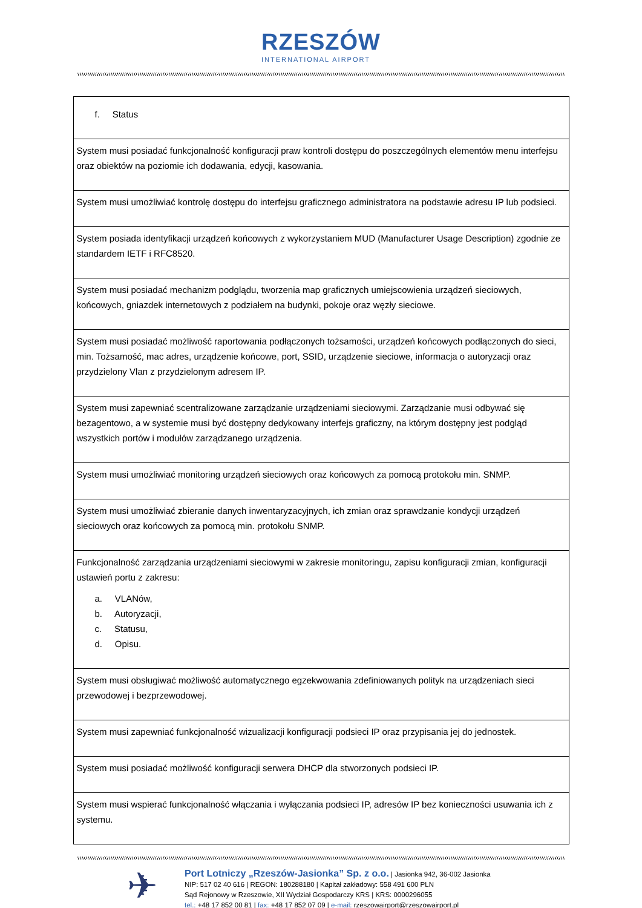RZESZÓW INTERNATIONAL AIRPORT
| f. Status |
| System musi posiadać funkcjonalność konfiguracji praw kontroli dostępu do poszczególnych elementów menu interfejsu oraz obiektów na poziomie ich dodawania, edycji, kasowania. |
| System musi umożliwiać kontrolę dostępu do interfejsu graficznego administratora na podstawie adresu IP lub podsieci. |
| System posiada identyfikacji urządzeń końcowych z wykorzystaniem MUD (Manufacturer Usage Description) zgodnie ze standardem IETF i RFC8520. |
| System musi posiadać mechanizm podglądu, tworzenia map graficznych umiejscowienia urządzeń sieciowych, końcowych, gniazdek internetowych z podziałem na budynki, pokoje oraz węzły sieciowe. |
| System musi posiadać możliwość raportowania podłączonych tożsamości, urządzeń końcowych podłączonych do sieci, min. Tożsamość, mac adres, urządzenie końcowe, port, SSID, urządzenie sieciowe, informacja o autoryzacji oraz przydzielony Vlan z przydzielonym adresem IP. |
| System musi zapewniać scentralizowane zarządzanie urządzeniami sieciowymi. Zarządzanie musi odbywać się bezagentowo, a w systemie musi być dostępny dedykowany interfejs graficzny, na którym dostępny jest podgląd wszystkich portów i modułów zarządzanego urządzenia. |
| System musi umożliwiać monitoring urządzeń sieciowych oraz końcowych za pomocą protokołu min. SNMP. |
| System musi umożliwiać zbieranie danych inwentaryzacyjnych, ich zmian oraz sprawdzanie kondycji urządzeń sieciowych oraz końcowych za pomocą min. protokołu SNMP. |
| Funkcjonalność zarządzania urządzeniami sieciowymi w zakresie monitoringu, zapisu konfiguracji zmian, konfiguracji ustawień portu z zakresu: a. VLANów, b. Autoryzacji, c. Statusu, d. Opisu. |
| System musi obsługiwać możliwość automatycznego egzekwowania zdefiniowanych polityk na urządzeniach sieci przewodowej i bezprzewodowej. |
| System musi zapewniać funkcjonalność wizualizacji konfiguracji podsieci IP oraz przypisania jej do jednostek. |
| System musi posiadać możliwość konfiguracji serwera DHCP dla stworzonych podsieci IP. |
| System musi wspierać funkcjonalność włączania i wyłączania podsieci IP, adresów IP bez konieczności usuwania ich z systemu. |
✈
Port Lotniczy „Rzeszów-Jasionka” Sp. z o.o. | Jasionka 942, 36-002 Jasionka
NIP: 517 02 40 616 | REGON: 180288180 | Kapitał zakładowy: 558 491 600 PLN
Sąd Rejonowy w Rzeszowie, XII Wydział Gospodarczy KRS | KRS: 0000296055
tel.: +48 17 852 00 81 | fax: +48 17 852 07 09 | e-mail: rzeszowairport@rzeszowairport.pl